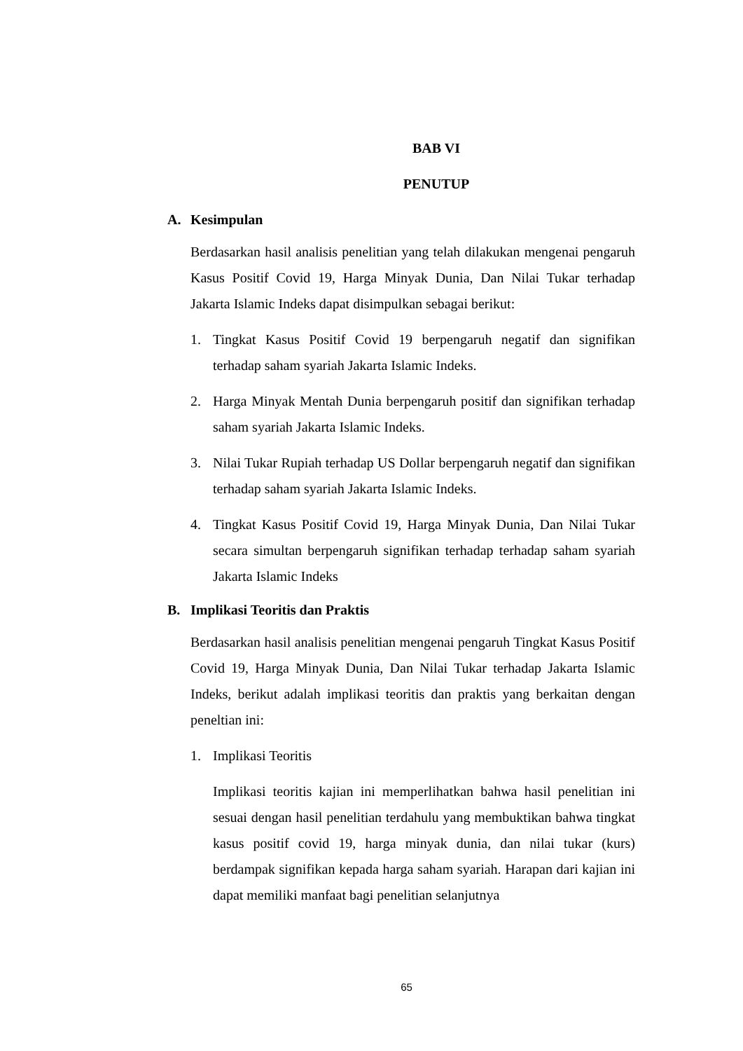BAB VI
PENUTUP
A. Kesimpulan
Berdasarkan hasil analisis penelitian yang telah dilakukan mengenai pengaruh Kasus Positif Covid 19, Harga Minyak Dunia, Dan Nilai Tukar terhadap Jakarta Islamic Indeks dapat disimpulkan sebagai berikut:
1. Tingkat Kasus Positif Covid 19 berpengaruh negatif dan signifikan terhadap saham syariah Jakarta Islamic Indeks.
2. Harga Minyak Mentah Dunia berpengaruh positif dan signifikan terhadap saham syariah Jakarta Islamic Indeks.
3. Nilai Tukar Rupiah terhadap US Dollar berpengaruh negatif dan signifikan terhadap saham syariah Jakarta Islamic Indeks.
4. Tingkat Kasus Positif Covid 19, Harga Minyak Dunia, Dan Nilai Tukar secara simultan berpengaruh signifikan terhadap terhadap saham syariah Jakarta Islamic Indeks
B. Implikasi Teoritis dan Praktis
Berdasarkan hasil analisis penelitian mengenai pengaruh Tingkat Kasus Positif Covid 19, Harga Minyak Dunia, Dan Nilai Tukar terhadap Jakarta Islamic Indeks, berikut adalah implikasi teoritis dan praktis yang berkaitan dengan peneltian ini:
1. Implikasi Teoritis
Implikasi teoritis kajian ini memperlihatkan bahwa hasil penelitian ini sesuai dengan hasil penelitian terdahulu yang membuktikan bahwa tingkat kasus positif covid 19, harga minyak dunia, dan nilai tukar (kurs) berdampak signifikan kepada harga saham syariah. Harapan dari kajian ini dapat memiliki manfaat bagi penelitian selanjutnya
65